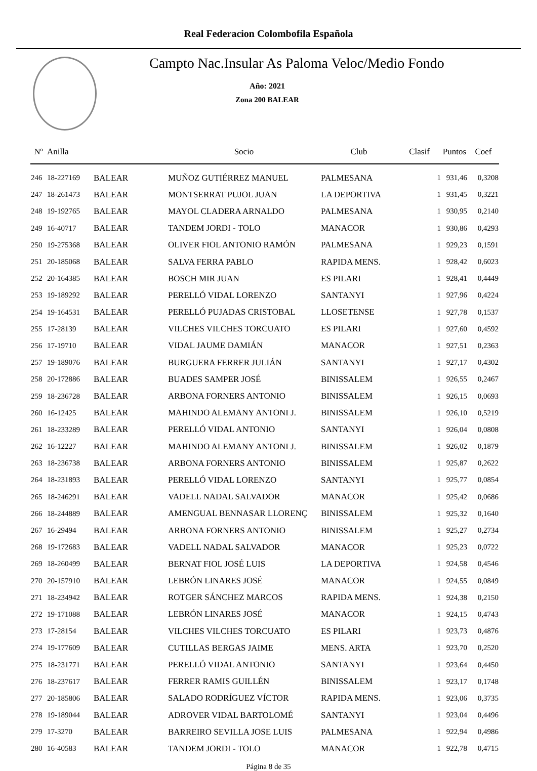Real Federacion Colombofila Española
Campto Nac.Insular As Paloma Veloc/Medio Fondo
Año: 2021
Zona 200 BALEAR
| Nº | Anilla | | Socio | Club | Clasif | Puntos | Coef |
| --- | --- | --- | --- | --- | --- | --- | --- |
| 246 | 18-227169 | BALEAR | MUÑOZ GUTIÉRREZ MANUEL | PALMESANA | 1 | 931,46 | 0,3208 |
| 247 | 18-261473 | BALEAR | MONTSERRAT PUJOL JUAN | LA DEPORTIVA | 1 | 931,45 | 0,3221 |
| 248 | 19-192765 | BALEAR | MAYOL CLADERA ARNALDO | PALMESANA | 1 | 930,95 | 0,2140 |
| 249 | 16-40717 | BALEAR | TANDEM JORDI - TOLO | MANACOR | 1 | 930,86 | 0,4293 |
| 250 | 19-275368 | BALEAR | OLIVER FIOL ANTONIO RAMÓN | PALMESANA | 1 | 929,23 | 0,1591 |
| 251 | 20-185068 | BALEAR | SALVA FERRA PABLO | RAPIDA MENS. | 1 | 928,42 | 0,6023 |
| 252 | 20-164385 | BALEAR | BOSCH MIR JUAN | ES PILARI | 1 | 928,41 | 0,4449 |
| 253 | 19-189292 | BALEAR | PERELLÓ VIDAL LORENZO | SANTANYI | 1 | 927,96 | 0,4224 |
| 254 | 19-164531 | BALEAR | PERELLÓ PUJADAS CRISTOBAL | LLOSETENSE | 1 | 927,78 | 0,1537 |
| 255 | 17-28139 | BALEAR | VILCHES VILCHES TORCUATO | ES PILARI | 1 | 927,60 | 0,4592 |
| 256 | 17-19710 | BALEAR | VIDAL JAUME DAMIÁN | MANACOR | 1 | 927,51 | 0,2363 |
| 257 | 19-189076 | BALEAR | BURGUERA FERRER JULIÁN | SANTANYI | 1 | 927,17 | 0,4302 |
| 258 | 20-172886 | BALEAR | BUADES SAMPER JOSÉ | BINISSALEM | 1 | 926,55 | 0,2467 |
| 259 | 18-236728 | BALEAR | ARBONA FORNERS ANTONIO | BINISSALEM | 1 | 926,15 | 0,0693 |
| 260 | 16-12425 | BALEAR | MAHINDO ALEMANY ANTONI J. | BINISSALEM | 1 | 926,10 | 0,5219 |
| 261 | 18-233289 | BALEAR | PERELLÓ VIDAL ANTONIO | SANTANYI | 1 | 926,04 | 0,0808 |
| 262 | 16-12227 | BALEAR | MAHINDO ALEMANY ANTONI J. | BINISSALEM | 1 | 926,02 | 0,1879 |
| 263 | 18-236738 | BALEAR | ARBONA FORNERS ANTONIO | BINISSALEM | 1 | 925,87 | 0,2622 |
| 264 | 18-231893 | BALEAR | PERELLÓ VIDAL LORENZO | SANTANYI | 1 | 925,77 | 0,0854 |
| 265 | 18-246291 | BALEAR | VADELL NADAL SALVADOR | MANACOR | 1 | 925,42 | 0,0686 |
| 266 | 18-244889 | BALEAR | AMENGUAL BENNASAR LLORENÇ | BINISSALEM | 1 | 925,32 | 0,1640 |
| 267 | 16-29494 | BALEAR | ARBONA FORNERS ANTONIO | BINISSALEM | 1 | 925,27 | 0,2734 |
| 268 | 19-172683 | BALEAR | VADELL NADAL SALVADOR | MANACOR | 1 | 925,23 | 0,0722 |
| 269 | 18-260499 | BALEAR | BERNAT FIOL JOSÉ LUIS | LA DEPORTIVA | 1 | 924,58 | 0,4546 |
| 270 | 20-157910 | BALEAR | LEBRÓN LINARES JOSÉ | MANACOR | 1 | 924,55 | 0,0849 |
| 271 | 18-234942 | BALEAR | ROTGER SÁNCHEZ MARCOS | RAPIDA MENS. | 1 | 924,38 | 0,2150 |
| 272 | 19-171088 | BALEAR | LEBRÓN LINARES JOSÉ | MANACOR | 1 | 924,15 | 0,4743 |
| 273 | 17-28154 | BALEAR | VILCHES VILCHES TORCUATO | ES PILARI | 1 | 923,73 | 0,4876 |
| 274 | 19-177609 | BALEAR | CUTILLAS BERGAS JAIME | MENS. ARTA | 1 | 923,70 | 0,2520 |
| 275 | 18-231771 | BALEAR | PERELLÓ VIDAL ANTONIO | SANTANYI | 1 | 923,64 | 0,4450 |
| 276 | 18-237617 | BALEAR | FERRER RAMIS GUILLÉN | BINISSALEM | 1 | 923,17 | 0,1748 |
| 277 | 20-185806 | BALEAR | SALADO RODRÍGUEZ VÍCTOR | RAPIDA MENS. | 1 | 923,06 | 0,3735 |
| 278 | 19-189044 | BALEAR | ADROVER VIDAL BARTOLOMÉ | SANTANYI | 1 | 923,04 | 0,4496 |
| 279 | 17-3270 | BALEAR | BARREIRO SEVILLA JOSE LUIS | PALMESANA | 1 | 922,94 | 0,4986 |
| 280 | 16-40583 | BALEAR | TANDEM JORDI - TOLO | MANACOR | 1 | 922,78 | 0,4715 |
Página 8 de 35